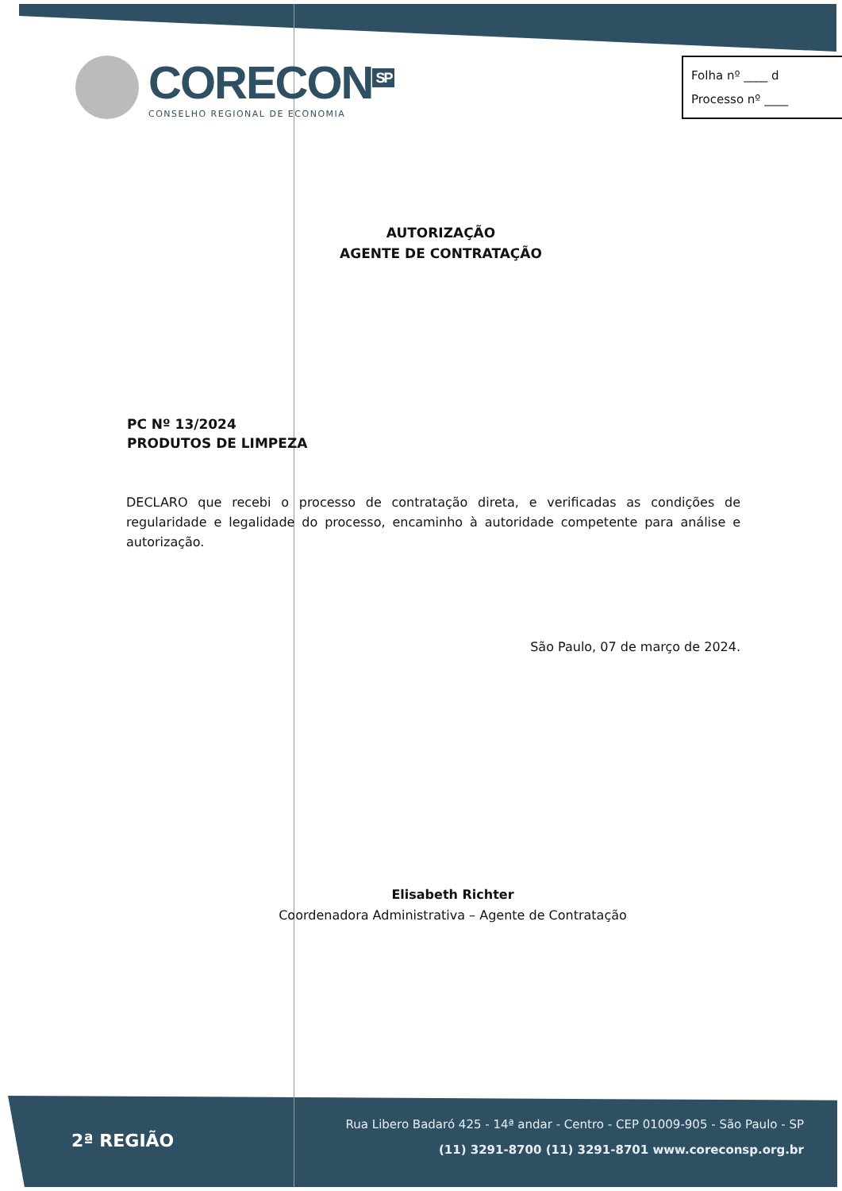CORECON<sup>SP</sup>
CONSELHO REGIONAL DE ECONOMIA
Folha nº ____ d
Processo nº ____
AUTORIZAÇÃO
AGENTE DE CONTRATAÇÃO
PC Nº 13/2024
PRODUTOS DE LIMPEZA
DECLARO que recebi o processo de contratação direta, e verificadas as condições de regularidade e legalidade do processo, encaminho à autoridade competente para análise e autorização.
São Paulo, 07 de março de 2024.
Elisabeth Richter
Coordenadora Administrativa – Agente de Contratação
2ª REGIÃO
Rua Libero Badaró 425 - 14ª andar - Centro - CEP 01009-905 - São Paulo - SP
(11) 3291-8700 (11) 3291-8701 www.coreconsp.org.br